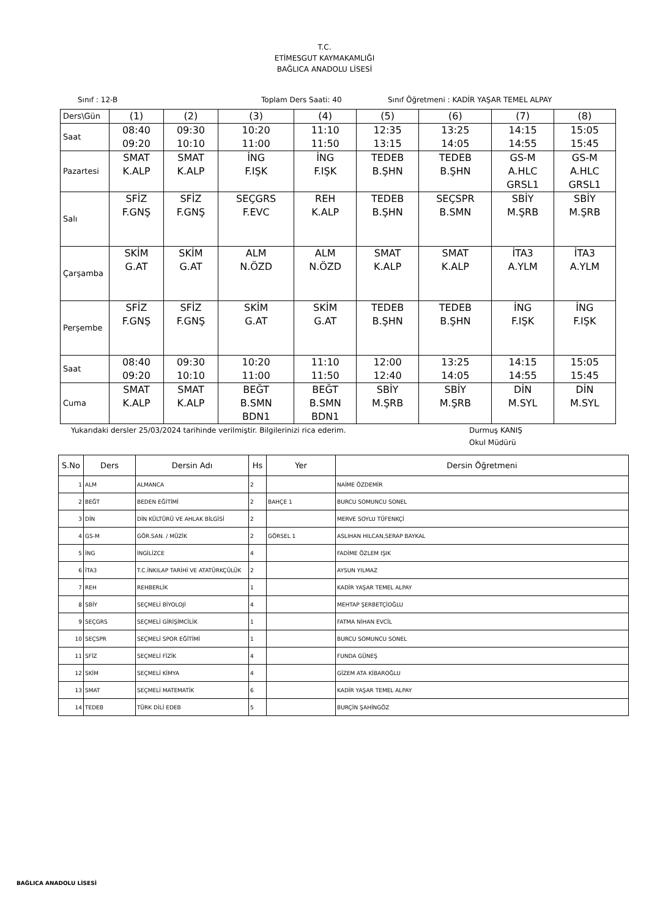T.C.
ETİMESGUT KAYMAKAMLIĞI
BAĞLICA ANADOLU LİSESİ
Sınıf : 12-B Toplam Ders Saati: 40 Sınıf Öğretmeni : KADİR YAŞAR TEMEL ALPAY
| Ders\Gün | (1) | (2) | (3) | (4) | (5) | (6) | (7) | (8) |
| Saat | 08:40 09:20 | 09:30 10:10 | 10:20 11:00 | 11:10 11:50 | 12:35 13:15 | 13:25 14:05 | 14:15 14:55 | 15:05 15:45 |
| Pazartesi | SMAT K.ALP | SMAT K.ALP | İNG F.IŞK | İNG F.IŞK | TEDEB B.ŞHN | TEDEB B.ŞHN | GS-M A.HLC GRSL1 | GS-M A.HLC GRSL1 |
| Salı | SFİZ F.GNŞ | SFİZ F.GNŞ | SEÇGRS F.EVC | REH K.ALP | TEDEB B.ŞHN | SEÇSPR B.SMN | SBİY M.ŞRB | SBİY M.ŞRB |
| Çarşamba | SKİM G.AT | SKİM G.AT | ALM N.ÖZD | ALM N.ÖZD | SMAT K.ALP | SMAT K.ALP | İTA3 A.YLM | İTA3 A.YLM |
| Perşembe | SFİZ F.GNŞ | SFİZ F.GNŞ | SKİM G.AT | SKİM G.AT | TEDEB B.ŞHN | TEDEB B.ŞHN | İNG F.IŞK | İNG F.IŞK |
| Saat | 08:40 09:20 | 09:30 10:10 | 10:20 11:00 | 11:10 11:50 | 12:00 12:40 | 13:25 14:05 | 14:15 14:55 | 15:05 15:45 |
| Cuma | SMAT K.ALP | SMAT K.ALP | BEĞT B.SMN BDN1 | BEĞT B.SMN BDN1 | SBİY M.ŞRB | SBİY M.ŞRB | DİN M.SYL | DİN M.SYL |
Yukarıdaki dersler 25/03/2024 tarihinde verilmiştir. Bilgilerinizi rica ederim. Durmuş KANIŞ
Okul Müdürü
| S.No | Ders | Dersin Adı | Hs | Yer | Dersin Öğretmeni |
| --- | --- | --- | --- | --- | --- |
| 1 | ALM | ALMANCA | 2 | | NAİME ÖZDEMİR |
| 2 | BEĞT | BEDEN EĞİTİMİ | 2 | BAHÇE 1 | BURCU SOMUNCU SONEL |
| 3 | DİN | DİN KÜLTÜRÜ VE AHLAK BİLGİSİ | 2 | | MERVE SOYLU TÜFENKÇİ |
| 4 | GS-M | GÖR.SAN. / MÜZİK | 2 | GÖRSEL 1 | ASLIHAN HILCAN,SERAP BAYKAL |
| 5 | İNG | İNGİLİZCE | 4 | | FADİME ÖZLEM IŞIK |
| 6 | İTA3 | T.C.İNKILAP TARİHİ VE ATATÜRKÇÜLÜK | 2 | | AYSUN YILMAZ |
| 7 | REH | REHBERLİK | 1 | | KADİR YAŞAR TEMEL ALPAY |
| 8 | SBİY | SEÇMELİ BİYOLOJİ | 4 | | MEHTAP ŞERBETÇİOĞLU |
| 9 | SEÇGRS | SEÇMELİ GİRİŞİMCİLİK | 1 | | FATMA NİHAN EVCİL |
| 10 | SEÇSPR | SEÇMELİ SPOR EĞİTİMİ | 1 | | BURCU SOMUNCU SONEL |
| 11 | SFİZ | SEÇMELİ FİZİK | 4 | | FUNDA GÜNEŞ |
| 12 | SKİM | SEÇMELİ KİMYA | 4 | | GİZEM ATA KİBAROĞLU |
| 13 | SMAT | SEÇMELİ MATEMATİK | 6 | | KADİR YAŞAR TEMEL ALPAY |
| 14 | TEDEB | TÜRK DİLİ EDEB | 5 | | BURÇİN ŞAHİNGÖZ |
BAĞLICA ANADOLU LİSESİ